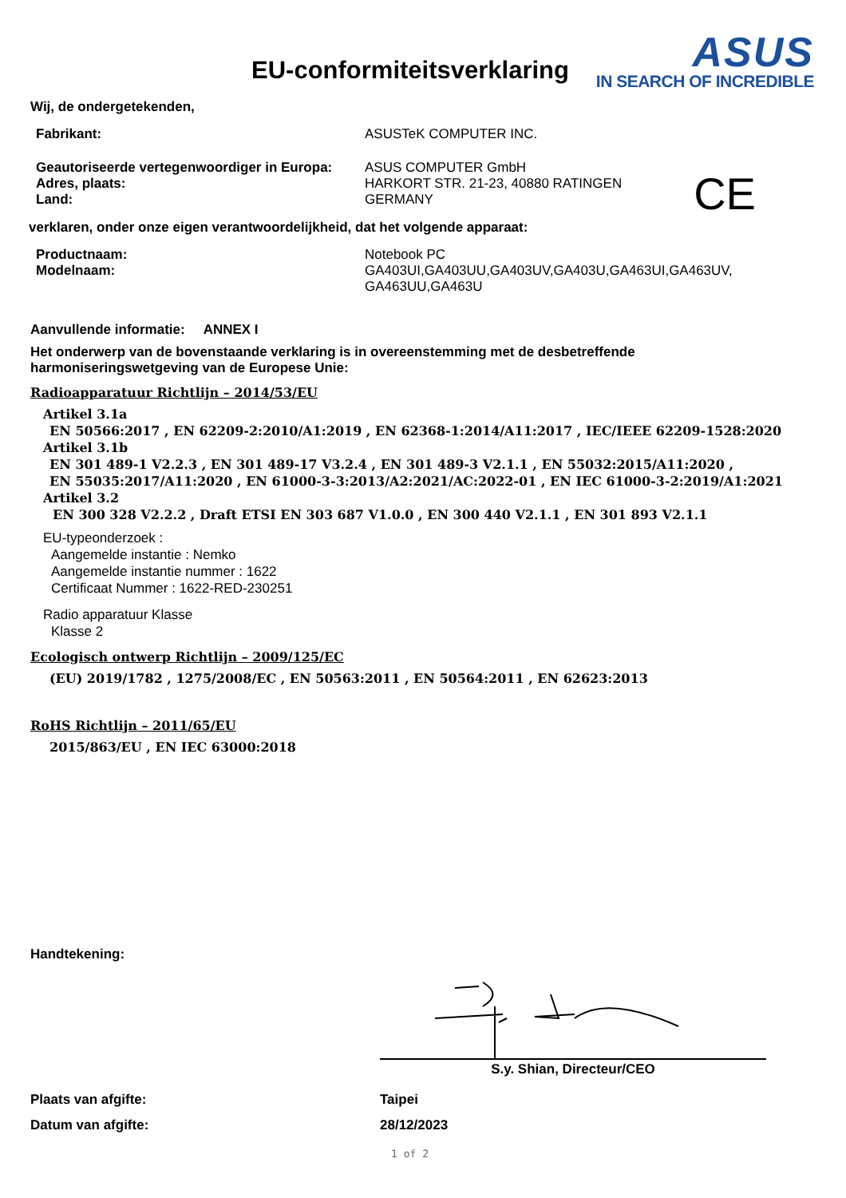EU-conformiteitsverklaring
ASUS
IN SEARCH OF INCREDIBLE
Wij, de ondergetekenden,
Fabrikant: ASUSTeK COMPUTER INC.
Geautoriseerde vertegenwoordiger in Europa:
Adres, plaats:
Land:
ASUS COMPUTER GmbH
HARKORT STR. 21-23, 40880 RATINGEN
GERMANY
CE
verklaren, onder onze eigen verantwoordelijkheid, dat het volgende apparaat:
Productnaam:
Modelnaam:
Notebook PC
GA403UI,GA403UU,GA403UV,GA403U,GA463UI,GA463UV,
GA463UU,GA463U
Aanvullende informatie: ANNEX I
Het onderwerp van de bovenstaande verklaring is in overeenstemming met de desbetreffende
harmoniseringswetgeving van de Europese Unie:
Radioapparatuur Richtlijn – 2014/53/EU
Artikel 3.1a
EN 50566:2017 , EN 62209-2:2010/A1:2019 , EN 62368-1:2014/A11:2017 , IEC/IEEE 62209-1528:2020
Artikel 3.1b
EN 301 489-1 V2.2.3 , EN 301 489-17 V3.2.4 , EN 301 489-3 V2.1.1 , EN 55032:2015/A11:2020 ,
EN 55035:2017/A11:2020 , EN 61000-3-3:2013/A2:2021/AC:2022-01 , EN IEC 61000-3-2:2019/A1:2021
Artikel 3.2
EN 300 328 V2.2.2 , Draft ETSI EN 303 687 V1.0.0 , EN 300 440 V2.1.1 , EN 301 893 V2.1.1
EU-typeonderzoek :
Aangemelde instantie : Nemko
Aangemelde instantie nummer : 1622
Certificaat Nummer : 1622-RED-230251
Radio apparatuur Klasse
Klasse 2
Ecologisch ontwerp Richtlijn – 2009/125/EC
(EU) 2019/1782 , 1275/2008/EC , EN 50563:2011 , EN 50564:2011 , EN 62623:2013
RoHS Richtlijn – 2011/65/EU
2015/863/EU , EN IEC 63000:2018
Handtekening:
S.y. Shian, Directeur/CEO
Plaats van afgifte: Taipei
Datum van afgifte: 28/12/2023
1 of 2